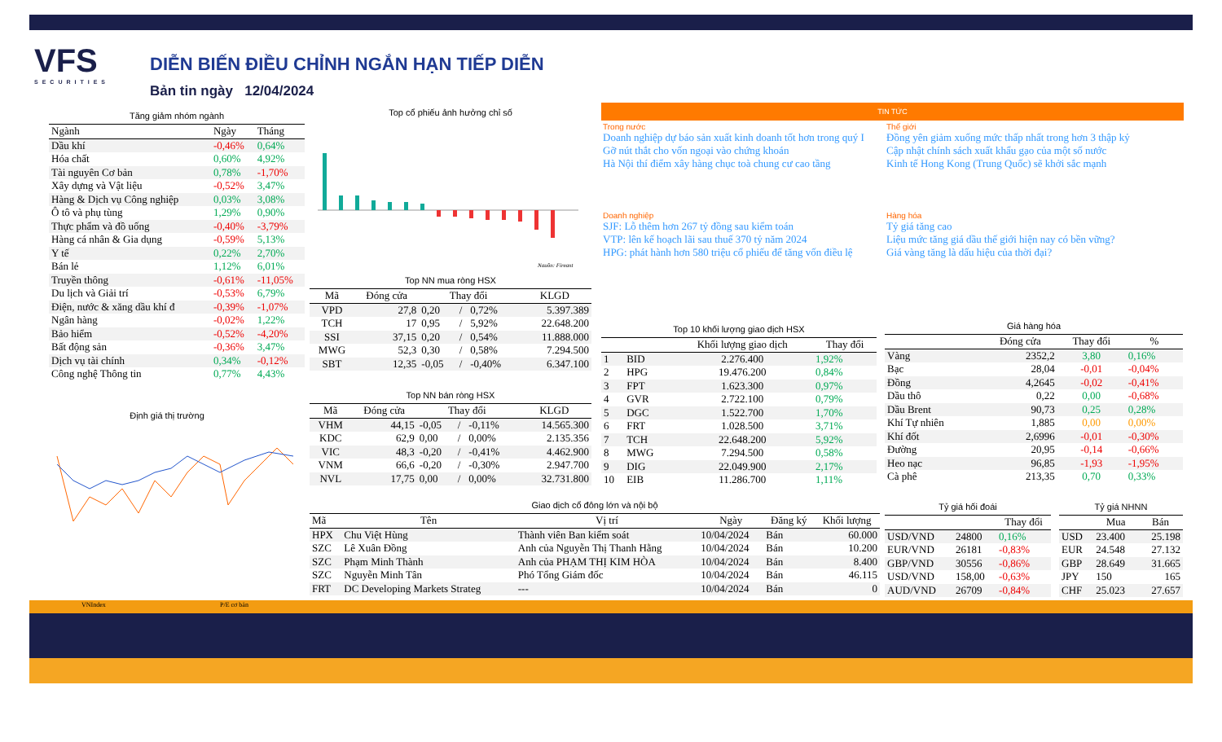VFS
SECURITIES
DIỄN BIẾN ĐIỀU CHỈNH NGẮN HẠN TIẾP DIỄN
Bản tin ngày 12/04/2024
Tăng giảm nhóm ngành
| Ngành | Ngày | Tháng |
| --- | --- | --- |
| Dầu khí | -0,46% | 0,64% |
| Hóa chất | 0,60% | 4,92% |
| Tài nguyên Cơ bản | 0,78% | -1,70% |
| Xây dựng và Vật liệu | -0,52% | 3,47% |
| Hàng & Dịch vụ Công nghiệp | 0,03% | 3,08% |
| Ô tô và phụ tùng | 1,29% | 0,90% |
| Thực phẩm và đồ uống | -0,40% | -3,79% |
| Hàng cá nhân & Gia dụng | -0,59% | 5,13% |
| Y tế | 0,22% | 2,70% |
| Bán lẻ | 1,12% | 6,01% |
| Truyền thông | -0,61% | -11,05% |
| Du lịch và Giải trí | -0,53% | 6,79% |
| Điện, nước & xăng dầu khí đ | -0,39% | -1,07% |
| Ngân hàng | -0,02% | 1,22% |
| Bảo hiểm | -0,52% | -4,20% |
| Bất động sản | -0,36% | 3,47% |
| Dịch vụ tài chính | 0,34% | -0,12% |
| Công nghệ Thông tin | 0,77% | 4,43% |
Định giá thị trường
VNIndex
P/E cơ bản
Top cổ phiếu ảnh hưởng chỉ số
Nguồn: Fireant
Top NN mua ròng HSX
| Mã | Đóng cửa | Thay đổi | | | KLGD |
| --- | --- | --- | --- | --- | --- |
| VPD | 27,8 | 0,20 | / | 0,72% | 5.397.389 |
| TCH | 17 | 0,95 | / | 5,92% | 22.648.200 |
| SSI | 37,15 | 0,20 | / | 0,54% | 11.888.000 |
| MWG | 52,3 | 0,30 | / | 0,58% | 7.294.500 |
| SBT | 12,35 | -0,05 | / | -0,40% | 6.347.100 |
Top NN bán ròng HSX
| Mã | Đóng cửa | Thay đổi | | | KLGD |
| --- | --- | --- | --- | --- | --- |
| VHM | 44,15 | -0,05 | / | -0,11% | 14.565.300 |
| KDC | 62,9 | 0,00 | / | 0,00% | 2.135.356 |
| VIC | 48,3 | -0,20 | / | -0,41% | 4.462.900 |
| VNM | 66,6 | -0,20 | / | -0,30% | 2.947.700 |
| NVL | 17,75 | 0,00 | / | 0,00% | 32.731.800 |
TIN TỨC
Trong nước
Doanh nghiệp dự báo sản xuất kinh doanh tốt hơn trong quý I
Gỡ nút thắt cho vốn ngoại vào chứng khoán
Hà Nội thí điểm xây hàng chục toà chung cư cao tầng
Doanh nghiệp
SJF: Lỗ thêm hơn 267 tỷ đồng sau kiểm toán
VTP: lên kế hoạch lãi sau thuế 370 tỷ năm 2024
HPG: phát hành hơn 580 triệu cổ phiếu để tăng vốn điều lệ
Thế giới
Đồng yên giảm xuống mức thấp nhất trong hơn 3 thập kỷ
Cập nhật chính sách xuất khẩu gạo của một số nước
Kinh tế Hong Kong (Trung Quốc) sẽ khởi sắc mạnh
Hàng hóa
Tỷ giá tăng cao
Liệu mức tăng giá dầu thế giới hiện nay có bền vững?
Giá vàng tăng là dấu hiệu của thời đại?
Top 10 khối lượng giao dịch HSX
| | | Khối lượng giao dịch | Thay đổi |
| --- | --- | --- | --- |
| 1 | BID | 2.276.400 | 1,92% |
| 2 | HPG | 19.476.200 | 0,84% |
| 3 | FPT | 1.623.300 | 0,97% |
| 4 | GVR | 2.722.100 | 0,79% |
| 5 | DGC | 1.522.700 | 1,70% |
| 6 | FRT | 1.028.500 | 3,71% |
| 7 | TCH | 22.648.200 | 5,92% |
| 8 | MWG | 7.294.500 | 0,58% |
| 9 | DIG | 22.049.900 | 2,17% |
| 10 | EIB | 11.286.700 | 1,11% |
Giá hàng hóa
| | Đóng cửa | Thay đổi | % |
| --- | --- | --- | --- |
| Vàng | 2352,2 | 3,80 | 0,16% |
| Bạc | 28,04 | -0,01 | -0,04% |
| Đồng | 4,2645 | -0,02 | -0,41% |
| Dầu thô | 0,22 | 0,00 | -0,68% |
| Dầu Brent | 90,73 | 0,25 | 0,28% |
| Khí Tự nhiên | 1,885 | 0,00 | 0,00% |
| Khí đốt | 2,6996 | -0,01 | -0,30% |
| Đường | 20,95 | -0,14 | -0,66% |
| Heo nạc | 96,85 | -1,93 | -1,95% |
| Cà phê | 213,35 | 0,70 | 0,33% |
Giao dịch cổ đông lớn và nội bộ
| Mã | Tên | Vị trí | Ngày | Đăng ký | Khối lượng |
| --- | --- | --- | --- | --- | --- |
| HPX | Chu Việt Hùng | Thành viên Ban kiểm soát | 10/04/2024 | Bán | 60.000 |
| SZC | Lê Xuân Đồng | Anh của Nguyễn Thị Thanh Hằng | 10/04/2024 | Bán | 10.200 |
| SZC | Phạm Minh Thành | Anh của PHẠM THỊ KIM HÒA | 10/04/2024 | Bán | 8.400 |
| SZC | Nguyễn Minh Tân | Phó Tổng Giám đốc | 10/04/2024 | Bán | 46.115 |
| FRT | DC Developing Markets Strateg | --- | 10/04/2024 | Bán | 0 |
Tỷ giá hối đoái
| | | Thay đổi |
| --- | --- | --- |
| USD/VND | 24800 | 0,16% |
| EUR/VND | 26181 | -0,83% |
| GBP/VND | 30556 | -0,86% |
| USD/VND | 158,00 | -0,63% |
| AUD/VND | 26709 | -0,84% |
Tỷ giá NHNN
| | Mua | Bán |
| --- | --- | --- |
| USD | 23.400 | 25.198 |
| EUR | 24.548 | 27.132 |
| GBP | 28.649 | 31.665 |
| JPY | 150 | 165 |
| CHF | 25.023 | 27.657 |